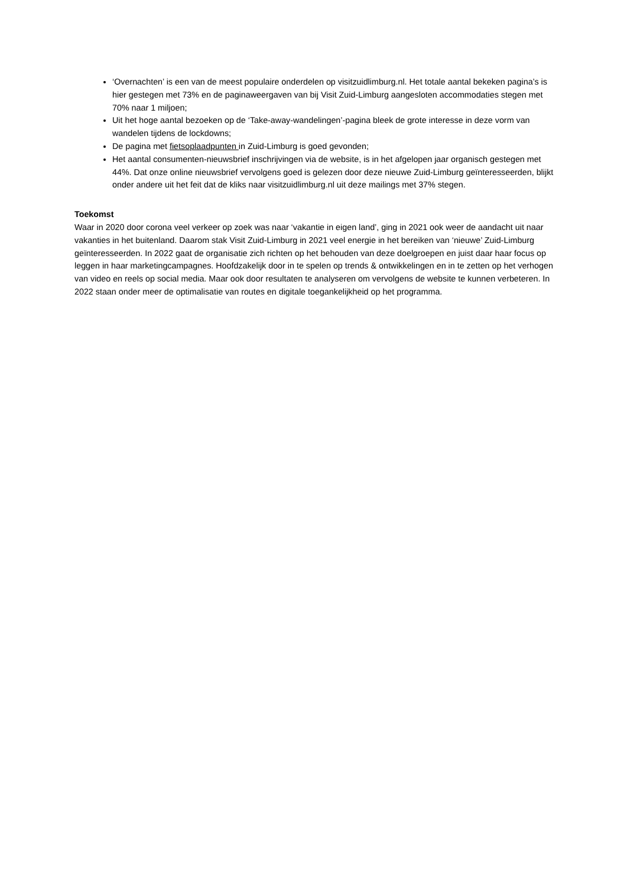‘Overnachten’ is een van de meest populaire onderdelen op visitzuidlimburg.nl. Het totale aantal bekeken pagina’s is hier gestegen met 73% en de paginaweergaven van bij Visit Zuid-Limburg aangesloten accommodaties stegen met 70% naar 1 miljoen;
Uit het hoge aantal bezoeken op de ‘Take-away-wandelingen’-pagina bleek de grote interesse in deze vorm van wandelen tijdens de lockdowns;
De pagina met fietsoplaadpunten in Zuid-Limburg is goed gevonden;
Het aantal consumenten-nieuwsbrief inschrijvingen via de website, is in het afgelopen jaar organisch gestegen met 44%. Dat onze online nieuwsbrief vervolgens goed is gelezen door deze nieuwe Zuid-Limburg geïnteresseerden, blijkt onder andere uit het feit dat de kliks naar visitzuidlimburg.nl uit deze mailings met 37% stegen.
Toekomst
Waar in 2020 door corona veel verkeer op zoek was naar ‘vakantie in eigen land’, ging in 2021 ook weer de aandacht uit naar vakanties in het buitenland. Daarom stak Visit Zuid-Limburg in 2021 veel energie in het bereiken van ‘nieuwe’ Zuid-Limburg geïnteresseerden. In 2022 gaat de organisatie zich richten op het behouden van deze doelgroepen en juist daar haar focus op leggen in haar marketingcampagnes. Hoofdzakelijk door in te spelen op trends & ontwikkelingen en in te zetten op het verhogen van video en reels op social media. Maar ook door resultaten te analyseren om vervolgens de website te kunnen verbeteren. In 2022 staan onder meer de optimalisatie van routes en digitale toegankelijkheid op het programma.